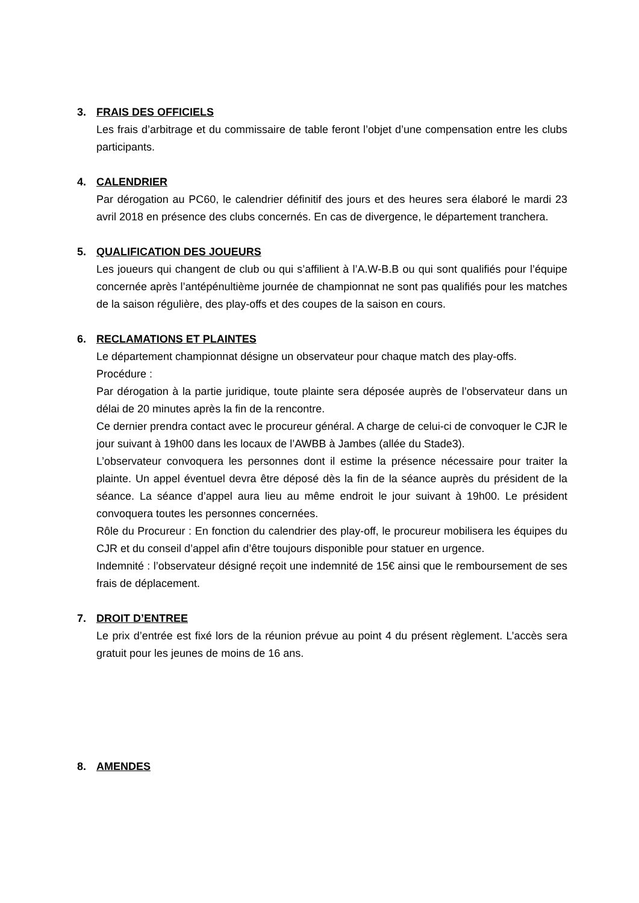3. FRAIS DES OFFICIELS
Les frais d’arbitrage et du commissaire de table feront l’objet d’une compensation entre les clubs participants.
4. CALENDRIER
Par dérogation au PC60, le calendrier définitif des jours et des heures sera élaboré le mardi 23 avril 2018 en présence des clubs concernés. En cas de divergence, le département tranchera.
5. QUALIFICATION DES JOUEURS
Les joueurs qui changent de club ou qui s’affilient à l’A.W-B.B ou qui sont qualifiés pour l’équipe concernée après l’antépénultième journée de championnat ne sont pas qualifiés pour les matches de la saison régulière, des play-offs et des coupes de la saison en cours.
6. RECLAMATIONS ET PLAINTES
Le département championnat désigne un observateur pour chaque match des play-offs.
Procédure :
Par dérogation à la partie juridique, toute plainte sera déposée auprès de l’observateur dans un délai de 20 minutes après la fin de la rencontre.
Ce dernier prendra contact avec le procureur général. A charge de celui-ci de convoquer le CJR le jour suivant à 19h00 dans les locaux de l’AWBB à Jambes (allée du Stade3).
L’observateur convoquera les personnes dont il estime la présence nécessaire pour traiter la plainte. Un appel éventuel devra être déposé dès la fin de la séance auprès du président de la séance. La séance d’appel aura lieu au même endroit le jour suivant à 19h00. Le président convoquera toutes les personnes concernées.
Rôle du Procureur : En fonction du calendrier des play-off, le procureur mobilisera les équipes du CJR et du conseil d’appel afin d’être toujours disponible pour statuer en urgence.
Indemnité : l’observateur désigné reçoit une indemnité de 15€ ainsi que le remboursement de ses frais de déplacement.
7. DROIT D’ENTREE
Le prix d’entrée est fixé lors de la réunion prévue au point 4 du présent règlement. L’accès sera gratuit pour les jeunes de moins de 16 ans.
8. AMENDES